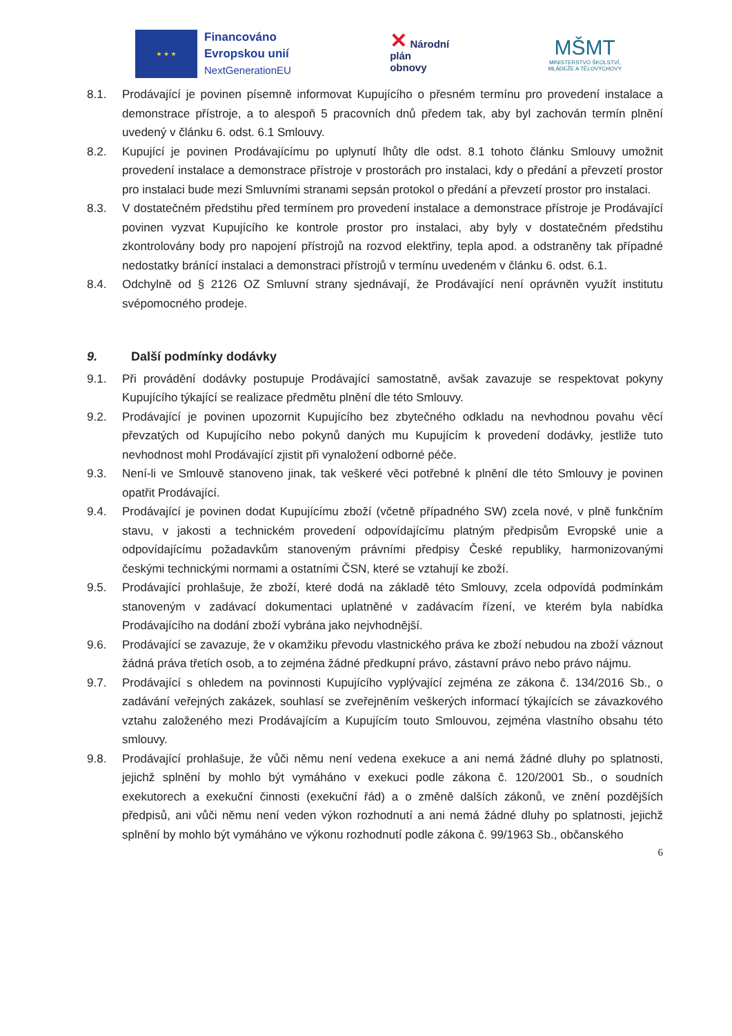★ ★ ★
Financováno
Evropskou unií
NextGenerationEU
✕ Národní
plán
obnovy
MŠMT
MINISTERSTVO ŠKOLSTVÍ,
MLÁDEŽE A TĚLOVÝCHOVY
8.1. Prodávající je povinen písemně informovat Kupujícího o přesném termínu pro provedení instalace a demonstrace přístroje, a to alespoň 5 pracovních dnů předem tak, aby byl zachován termín plnění uvedený v článku 6. odst. 6.1 Smlouvy.
8.2. Kupující je povinen Prodávajícímu po uplynutí lhůty dle odst. 8.1 tohoto článku Smlouvy umožnit provedení instalace a demonstrace přístroje v prostorách pro instalaci, kdy o předání a převzetí prostor pro instalaci bude mezi Smluvními stranami sepsán protokol o předání a převzetí prostor pro instalaci.
8.3. V dostatečném předstihu před termínem pro provedení instalace a demonstrace přístroje je Prodávající povinen vyzvat Kupujícího ke kontrole prostor pro instalaci, aby byly v dostatečném předstihu zkontrolovány body pro napojení přístrojů na rozvod elektřiny, tepla apod. a odstraněny tak případné nedostatky bránící instalaci a demonstraci přístrojů v termínu uvedeném v článku 6. odst. 6.1.
8.4. Odchylně od § 2126 OZ Smluvní strany sjednávají, že Prodávající není oprávněn využít institutu svépomocného prodeje.
9. Další podmínky dodávky
9.1. Při provádění dodávky postupuje Prodávající samostatně, avšak zavazuje se respektovat pokyny Kupujícího týkající se realizace předmětu plnění dle této Smlouvy.
9.2. Prodávající je povinen upozornit Kupujícího bez zbytečného odkladu na nevhodnou povahu věcí převzatých od Kupujícího nebo pokynů daných mu Kupujícím k provedení dodávky, jestliže tuto nevhodnost mohl Prodávající zjistit při vynaložení odborné péče.
9.3. Není-li ve Smlouvě stanoveno jinak, tak veškeré věci potřebné k plnění dle této Smlouvy je povinen opatřit Prodávající.
9.4. Prodávající je povinen dodat Kupujícímu zboží (včetně případného SW) zcela nové, v plně funkčním stavu, v jakosti a technickém provedení odpovídajícímu platným předpisům Evropské unie a odpovídajícímu požadavkům stanoveným právními předpisy České republiky, harmonizovanými českými technickými normami a ostatními ČSN, které se vztahují ke zboží.
9.5. Prodávající prohlašuje, že zboží, které dodá na základě této Smlouvy, zcela odpovídá podmínkám stanoveným v zadávací dokumentaci uplatněné v zadávacím řízení, ve kterém byla nabídka Prodávajícího na dodání zboží vybrána jako nejvhodnější.
9.6. Prodávající se zavazuje, že v okamžiku převodu vlastnického práva ke zboží nebudou na zboží váznout žádná práva třetích osob, a to zejména žádné předkupní právo, zástavní právo nebo právo nájmu.
9.7. Prodávající s ohledem na povinnosti Kupujícího vyplývající zejména ze zákona č. 134/2016 Sb., o zadávání veřejných zakázek, souhlasí se zveřejněním veškerých informací týkajících se závazkového vztahu založeného mezi Prodávajícím a Kupujícím touto Smlouvou, zejména vlastního obsahu této smlouvy.
9.8. Prodávající prohlašuje, že vůči němu není vedena exekuce a ani nemá žádné dluhy po splatnosti, jejichž splnění by mohlo být vymáháno v exekuci podle zákona č. 120/2001 Sb., o soudních exekutorech a exekuční činnosti (exekuční řád) a o změně dalších zákonů, ve znění pozdějších předpisů, ani vůči němu není veden výkon rozhodnutí a ani nemá žádné dluhy po splatnosti, jejichž splnění by mohlo být vymáháno ve výkonu rozhodnutí podle zákona č. 99/1963 Sb., občanského
6